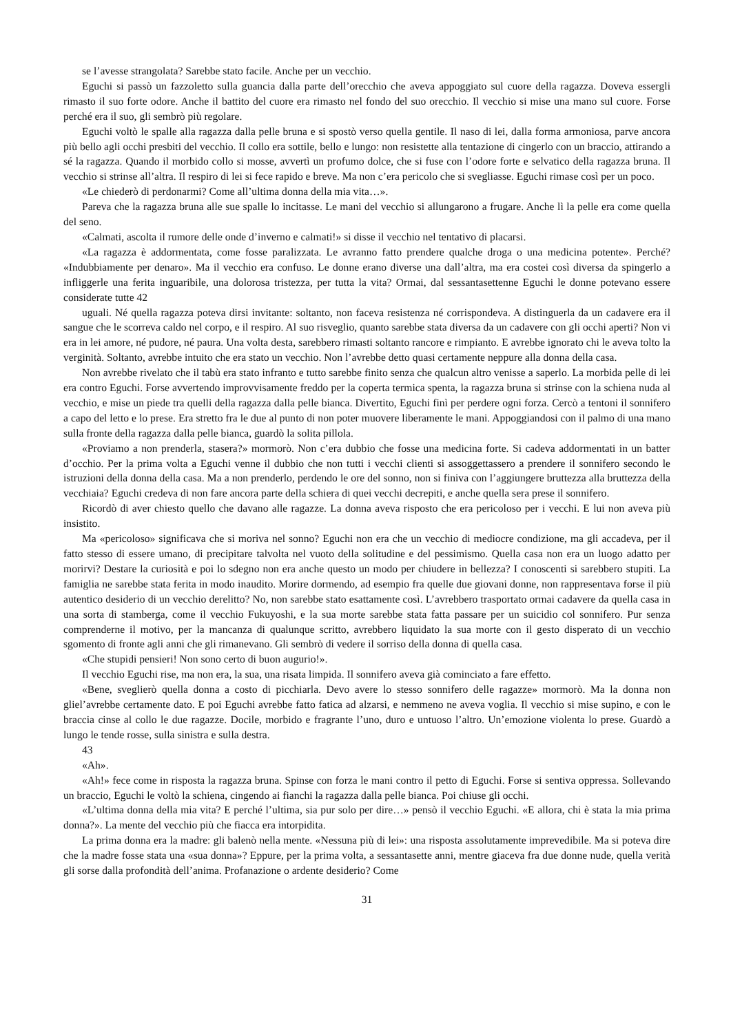se l’avesse strangolata? Sarebbe stato facile. Anche per un vecchio.
Eguchi si passò un fazzoletto sulla guancia dalla parte dell’orecchio che aveva appoggiato sul cuore della ragazza. Doveva essergli rimasto il suo forte odore. Anche il battito del cuore era rimasto nel fondo del suo orecchio. Il vecchio si mise una mano sul cuore. Forse perché era il suo, gli sembrò più regolare.
Eguchi voltò le spalle alla ragazza dalla pelle bruna e si spostò verso quella gentile. Il naso di lei, dalla forma armoniosa, parve ancora più bello agli occhi presbiti del vecchio. Il collo era sottile, bello e lungo: non resistette alla tentazione di cingerlo con un braccio, attirando a sé la ragazza. Quando il morbido collo si mosse, avvertì un profumo dolce, che si fuse con l’odore forte e selvatico della ragazza bruna. Il vecchio si strinse all’altra. Il respiro di lei si fece rapido e breve. Ma non c’era pericolo che si svegliasse. Eguchi rimase così per un poco.
«Le chiederò di perdonarmi? Come all’ultima donna della mia vita…».
Pareva che la ragazza bruna alle sue spalle lo incitasse. Le mani del vecchio si allungarono a frugare. Anche lì la pelle era come quella del seno.
«Calmati, ascolta il rumore delle onde d’inverno e calmati!» si disse il vecchio nel tentativo di placarsi.
«La ragazza è addormentata, come fosse paralizzata. Le avranno fatto prendere qualche droga o una medicina potente». Perché? «Indubbiamente per denaro». Ma il vecchio era confuso. Le donne erano diverse una dall’altra, ma era costei così diversa da spingerlo a infliggerle una ferita inguaribile, una dolorosa tristezza, per tutta la vita? Ormai, dal sessantasettenne Eguchi le donne potevano essere considerate tutte 42
uguali. Né quella ragazza poteva dirsi invitante: soltanto, non faceva resistenza né corrispondeva. A distinguerla da un cadavere era il sangue che le scorreva caldo nel corpo, e il respiro. Al suo risveglio, quanto sarebbe stata diversa da un cadavere con gli occhi aperti? Non vi era in lei amore, né pudore, né paura. Una volta desta, sarebbero rimasti soltanto rancore e rimpianto. E avrebbe ignorato chi le aveva tolto la verginità. Soltanto, avrebbe intuito che era stato un vecchio. Non l’avrebbe detto quasi certamente neppure alla donna della casa.
Non avrebbe rivelato che il tabù era stato infranto e tutto sarebbe finito senza che qualcun altro venisse a saperlo. La morbida pelle di lei era contro Eguchi. Forse avvertendo improvvisamente freddo per la coperta termica spenta, la ragazza bruna si strinse con la schiena nuda al vecchio, e mise un piede tra quelli della ragazza dalla pelle bianca. Divertito, Eguchi finì per perdere ogni forza. Cercò a tentoni il sonnifero a capo del letto e lo prese. Era stretto fra le due al punto di non poter muovere liberamente le mani. Appoggiandosi con il palmo di una mano sulla fronte della ragazza dalla pelle bianca, guardò la solita pillola.
«Proviamo a non prenderla, stasera?» mormorò. Non c’era dubbio che fosse una medicina forte. Si cadeva addormentati in un batter d’occhio. Per la prima volta a Eguchi venne il dubbio che non tutti i vecchi clienti si assoggettassero a prendere il sonnifero secondo le istruzioni della donna della casa. Ma a non prenderlo, perdendo le ore del sonno, non si finiva con l’aggiungere bruttezza alla bruttezza della vecchiaia? Eguchi credeva di non fare ancora parte della schiera di quei vecchi decrepiti, e anche quella sera prese il sonnifero.
Ricordò di aver chiesto quello che davano alle ragazze. La donna aveva risposto che era pericoloso per i vecchi. E lui non aveva più insistito.
Ma «pericoloso» significava che si moriva nel sonno? Eguchi non era che un vecchio di mediocre condizione, ma gli accadeva, per il fatto stesso di essere umano, di precipitare talvolta nel vuoto della solitudine e del pessimismo. Quella casa non era un luogo adatto per morirvi? Destare la curiosità e poi lo sdegno non era anche questo un modo per chiudere in bellezza? I conoscenti si sarebbero stupiti. La famiglia ne sarebbe stata ferita in modo inaudito. Morire dormendo, ad esempio fra quelle due giovani donne, non rappresentava forse il più autentico desiderio di un vecchio derelitto? No, non sarebbe stato esattamente così. L’avrebbero trasportato ormai cadavere da quella casa in una sorta di stamberga, come il vecchio Fukuyoshi, e la sua morte sarebbe stata fatta passare per un suicidio col sonnifero. Pur senza comprenderne il motivo, per la mancanza di qualunque scritto, avrebbero liquidato la sua morte con il gesto disperato di un vecchio sgomento di fronte agli anni che gli rimanevano. Gli sembrò di vedere il sorriso della donna di quella casa.
«Che stupidi pensieri! Non sono certo di buon augurio!».
Il vecchio Eguchi rise, ma non era, la sua, una risata limpida. Il sonnifero aveva già cominciato a fare effetto.
«Bene, sveglierò quella donna a costo di picchiarla. Devo avere lo stesso sonnifero delle ragazze» mormorò. Ma la donna non gliel’avrebbe certamente dato. E poi Eguchi avrebbe fatto fatica ad alzarsi, e nemmeno ne aveva voglia. Il vecchio si mise supino, e con le braccia cinse al collo le due ragazze. Docile, morbido e fragrante l’uno, duro e untuoso l’altro. Un’emozione violenta lo prese. Guardò a lungo le tende rosse, sulla sinistra e sulla destra.
43
«Ah».
«Ah!» fece come in risposta la ragazza bruna. Spinse con forza le mani contro il petto di Eguchi. Forse si sentiva oppressa. Sollevando un braccio, Eguchi le voltò la schiena, cingendo ai fianchi la ragazza dalla pelle bianca. Poi chiuse gli occhi.
«L’ultima donna della mia vita? E perché l’ultima, sia pur solo per dire…» pensò il vecchio Eguchi. «E allora, chi è stata la mia prima donna?». La mente del vecchio più che fiacca era intorpidita.
La prima donna era la madre: gli balenò nella mente. «Nessuna più di lei»: una risposta assolutamente imprevedibile. Ma si poteva dire che la madre fosse stata una «sua donna»? Eppure, per la prima volta, a sessantasette anni, mentre giaceva fra due donne nude, quella verità gli sorse dalla profondità dell’anima. Profanazione o ardente desiderio? Come
31